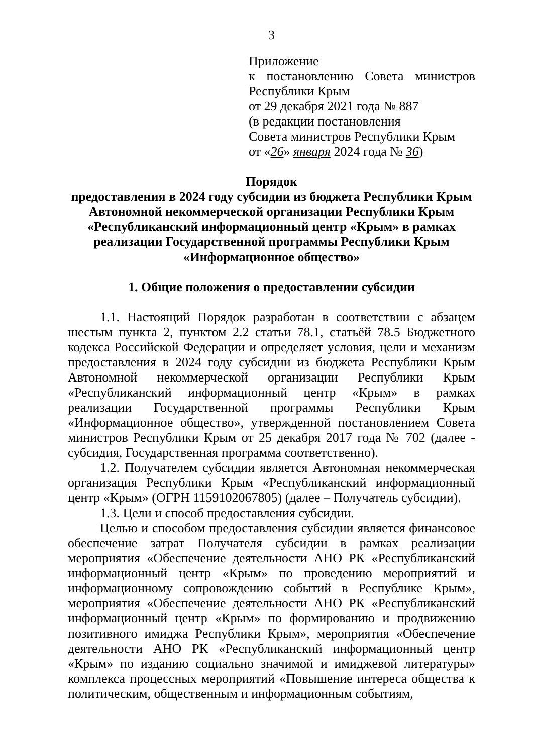3
Приложение
к постановлению Совета министров
Республики Крым
от 29 декабря 2021 года № 887
(в редакции постановления
Совета министров Республики Крым
от «26» января 2024 года № 36)
Порядок
предоставления в 2024 году субсидии из бюджета Республики Крым Автономной некоммерческой организации Республики Крым «Республиканский информационный центр «Крым» в рамках реализации Государственной программы Республики Крым «Информационное общество»
1. Общие положения о предоставлении субсидии
1.1. Настоящий Порядок разработан в соответствии с абзацем шестым пункта 2, пунктом 2.2 статьи 78.1, статьёй 78.5 Бюджетного кодекса Российской Федерации и определяет условия, цели и механизм предоставления в 2024 году субсидии из бюджета Республики Крым Автономной некоммерческой организации Республики Крым «Республиканский информационный центр «Крым» в рамках реализации Государственной программы Республики Крым «Информационное общество», утвержденной постановлением Совета министров Республики Крым от 25 декабря 2017 года № 702 (далее - субсидия, Государственная программа соответственно).
1.2. Получателем субсидии является Автономная некоммерческая организация Республики Крым «Республиканский информационный центр «Крым» (ОГРН 1159102067805) (далее – Получатель субсидии).
1.3. Цели и способ предоставления субсидии.
Целью и способом предоставления субсидии является финансовое обеспечение затрат Получателя субсидии в рамках реализации мероприятия «Обеспечение деятельности АНО РК «Республиканский информационный центр «Крым» по проведению мероприятий и информационному сопровождению событий в Республике Крым», мероприятия «Обеспечение деятельности АНО РК «Республиканский информационный центр «Крым» по формированию и продвижению позитивного имиджа Республики Крым», мероприятия «Обеспечение деятельности АНО РК «Республиканский информационный центр «Крым» по изданию социально значимой и имиджевой литературы» комплекса процессных мероприятий «Повышение интереса общества к политическим, общественным и информационным событиям,